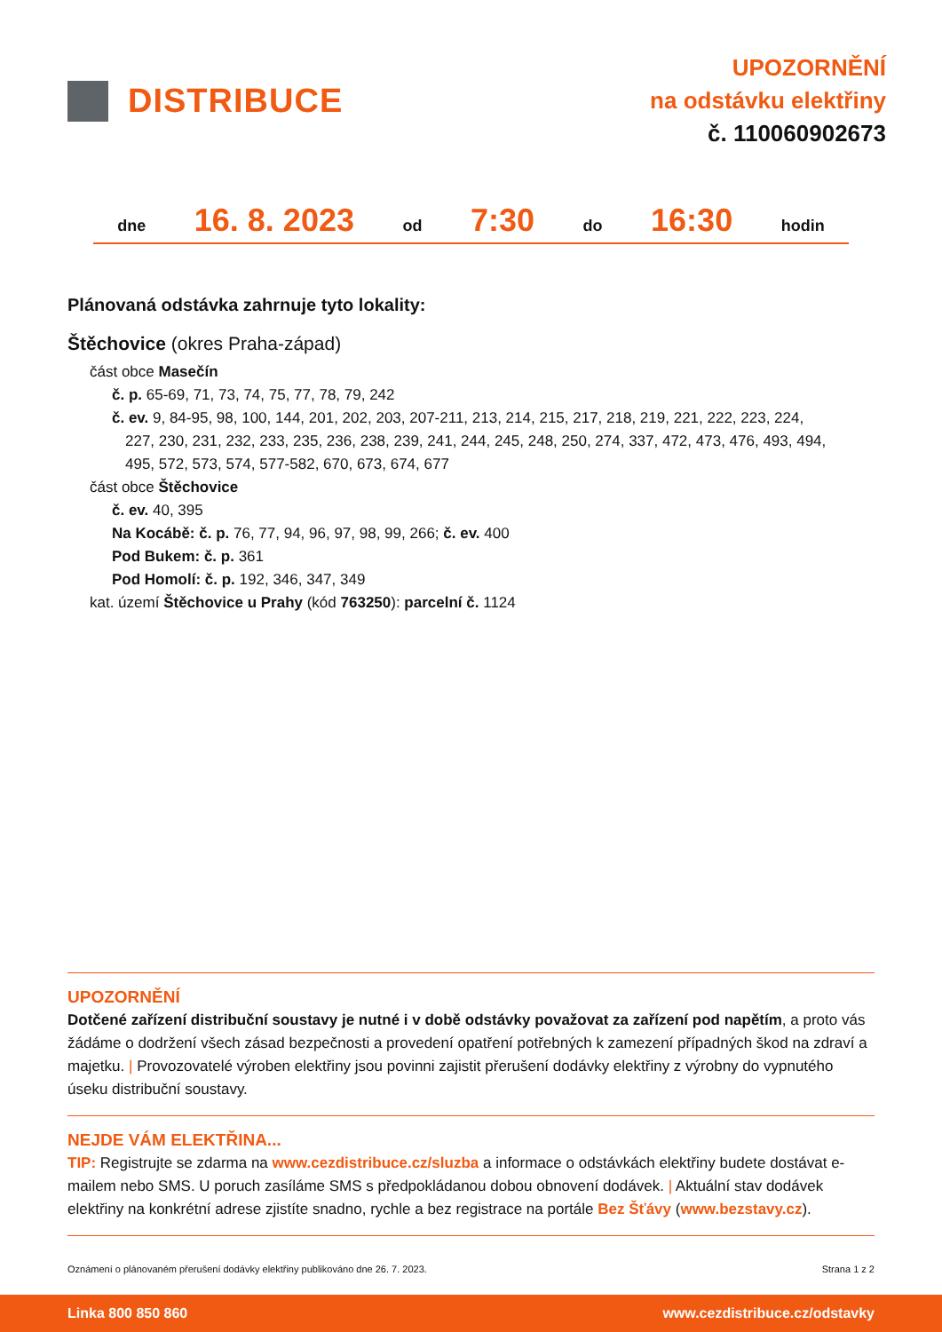DISTRIBUCE
UPOZORNĚNÍ
na odstávku elektřiny
č. 110060902673
dne 16. 8. 2023 od 7:30 do 16:30 hodin
Plánovaná odstávka zahrnuje tyto lokality:
Štěchovice (okres Praha-západ)
část obce Masečín
č. p. 65-69, 71, 73, 74, 75, 77, 78, 79, 242
č. ev. 9, 84-95, 98, 100, 144, 201, 202, 203, 207-211, 213, 214, 215, 217, 218, 219, 221, 222, 223, 224,
227, 230, 231, 232, 233, 235, 236, 238, 239, 241, 244, 245, 248, 250, 274, 337, 472, 473, 476, 493, 494,
495, 572, 573, 574, 577-582, 670, 673, 674, 677
část obce Štěchovice
č. ev. 40, 395
Na Kocábě: č. p. 76, 77, 94, 96, 97, 98, 99, 266; č. ev. 400
Pod Bukem: č. p. 361
Pod Homolí: č. p. 192, 346, 347, 349
kat. území Štěchovice u Prahy (kód 763250): parcelní č. 1124
UPOZORNĚNÍ
Dotčené zařízení distribuční soustavy je nutné i v době odstávky považovat za zařízení pod napětím, a proto vás žádáme o dodržení všech zásad bezpečnosti a provedení opatření potřebných k zamezení případných škod na zdraví a majetku. | Provozovatelé výroben elektřiny jsou povinni zajistit přerušení dodávky elektřiny z výrobny do vypnutého úseku distribuční soustavy.
NEJDE VÁM ELEKTŘINA...
TIP: Registrujte se zdarma na www.cezdistribuce.cz/sluzba a informace o odstávkách elektřiny budete dostávat e-mailem nebo SMS. U poruch zasíláme SMS s předpokládanou dobou obnovení dodávek. | Aktuální stav dodávek elektřiny na konkrétní adrese zjistíte snadno, rychle a bez registrace na portále Bez Šťávy (www.bezstavy.cz).
Oznámení o plánovaném přerušení dodávky elektřiny publikováno dne 26. 7. 2023. Strana 1 z 2
Linka 800 850 860 www.cezdistribuce.cz/odstavky